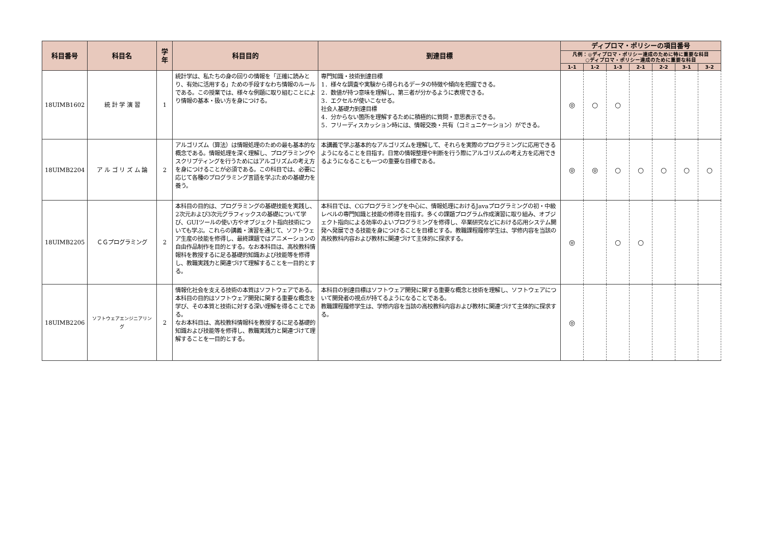| 科目番号 | 科目名 | 学年 | 科目目的 | 到達目標 | ディプロマ・ポリシーの項目番号 | | | | | | |
| --- | --- | --- | --- | --- | --- | --- | --- | --- | --- | --- | --- |
| | | | | | 凡例：◎ディプロマ・ポリシー達成のために特に重要な科目 ○ディプロマ・ポリシー達成のために重要な科目 | | | | | | |
| | | | | | 1-1 | 1-2 | 1-3 | 2-1 | 2-2 | 3-1 | 3-2 |
| 18UIMB1602 | 統 計 学 演 習 | 1 | 統計学は、私たちの身の回りの情報を「正確に読みとり、有効に活用する」ための手段すなわち情報のルールである。この授業では、様々な例題に取り組むことにより情報の基本・扱い方を身につける。 | 専門知識・技術到達目標 1．様々な調査や実験から得られるデータの特徴や傾向を把握できる。 2．数値が持つ意味を理解し、第三者が分かるように表現できる。 3．エクセルが使いこなせる。 社会人基礎力到達目標 4．分からない箇所を理解するために積極的に質問・意思表示できる。 5．フリーディスカッション時には、情報交換・共有（コミュニケーション）ができる。 | ◎ | ○ | ○ | | | | |
| 18UIMB2204 | ア ル ゴ リ ズ ム 論 | 2 | アルゴリズム（算法）は情報処理のための最も基本的な概念である。情報処理を深く理解し、プログラミングやスクリプティングを行うためにはアルゴリズムの考え方を身につけることが必須である。この科目では、必要に応じて各種のプログラミング言語を学ぶための基礎力を養う。 | 本講義で学ぶ基本的なアルゴリズムを理解して、それらを実際のプログラミングに応用できるようになることを目指す。日常の情報整理や判断を行う際にアルゴリズムの考え方を応用できるようになることも一つの重要な目標である。 | ◎ | ◎ | ○ | ○ | ○ | ○ | ○ |
| 18UIMB2205 | ＣＧプログラミング | 2 | 本科目の目的は、プログラミングの基礎技能を実践し、2次元および3次元グラフィックスの基礎について学び、GUIツールの使い方やオブジェクト指向技術についても学ぶ。これらの講義・演習を通じて、ソフトウェア生産の技能を修得し、最終課題ではアニメーションの自由作品制作を目的とする。なお本科目は、高校教科情報科を教授するに足る基礎的知識および技能等を修得し、教職実践力と関連づけて理解することを一目的とする。 | 本科目では、CGプログラミングを中心に、情報処理におけるJavaプログラミングの初・中級レベルの専門知識と技能の修得を目指す。多くの課題プログラム作成演習に取り組み、オブジェクト指向による効率のよいプログラミングを修得し、卒業研究などにおける応用システム開発へ発展できる技能を身につけることを目標とする。教職課程履修学生は、学修内容を当該の高校教科内容および教材に関連づけて主体的に探求する。 | ◎ | | ○ | ○ | | | |
| 18UIMB2206 | ソフトウェアエンジニアリング | 2 | 情報化社会を支える技術の本質はソフトウェアである。 本科目の目的はソフトウェア開発に関する重要な概念を学び、その本質と技術に対する深い理解を得ることである。 なお本科目は、高校教科情報科を教授するに足る基礎的知識および技能等を修得し、教職実践力と関連づけて理解することを一目的とする。 | 本科目の到達目標はソフトウェア開発に関する重要な概念と技術を理解し、ソフトウェアについて開発者の視点が持てるようになることである。 教職課程履修学生は、学修内容を当該の高校教科内容および教材に関連づけて主体的に探求する。 | ◎ | | | | | | |